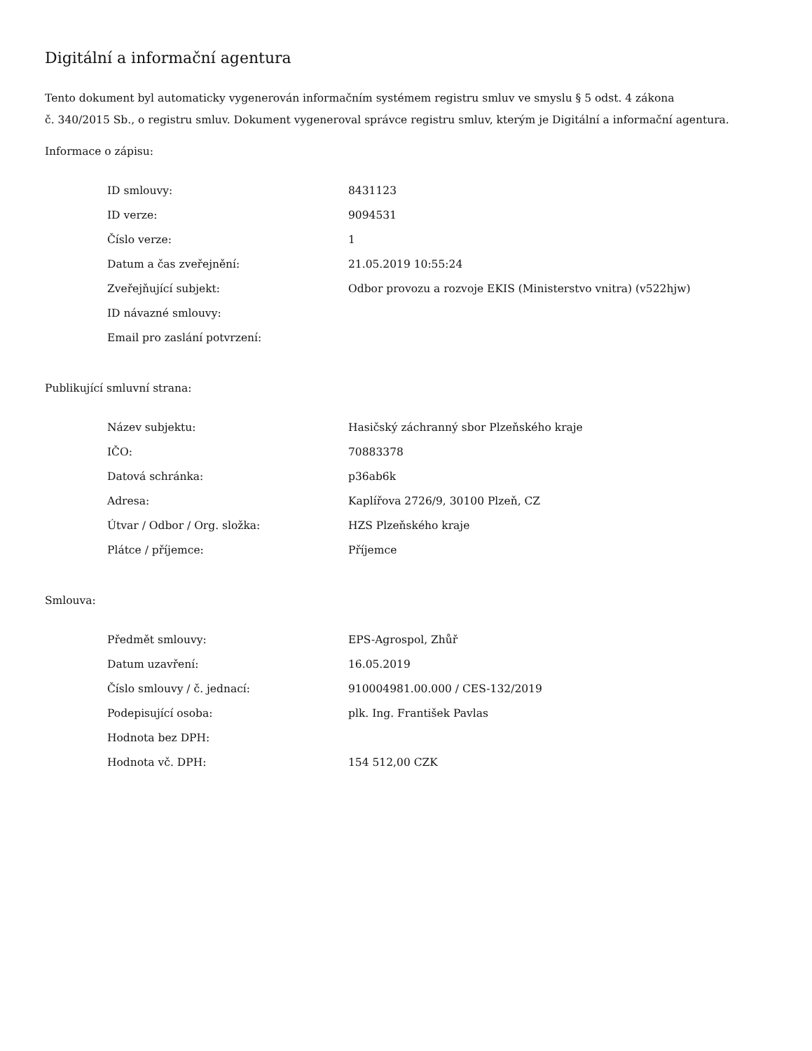Digitální a informační agentura
Tento dokument byl automaticky vygenerován informačním systémem registru smluv ve smyslu § 5 odst. 4 zákona
č. 340/2015 Sb., o registru smluv. Dokument vygeneroval správce registru smluv, kterým je Digitální a informační agentura.
Informace o zápisu:
| ID smlouvy: | 8431123 |
| ID verze: | 9094531 |
| Číslo verze: | 1 |
| Datum a čas zveřejnění: | 21.05.2019 10:55:24 |
| Zveřejňující subjekt: | Odbor provozu a rozvoje EKIS (Ministerstvo vnitra) (v522hjw) |
| ID návazné smlouvy: | |
| Email pro zaslání potvrzení: | |
Publikující smluvní strana:
| Název subjektu: | Hasičský záchranný sbor Plzeňského kraje |
| IČO: | 70883378 |
| Datová schránka: | p36ab6k |
| Adresa: | Kaplířova 2726/9, 30100 Plzeň, CZ |
| Útvar / Odbor / Org. složka: | HZS Plzeňského kraje |
| Plátce / příjemce: | Příjemce |
Smlouva:
| Předmět smlouvy: | EPS-Agrospol, Zhůř |
| Datum uzavření: | 16.05.2019 |
| Číslo smlouvy / č. jednací: | 910004981.00.000 / CES-132/2019 |
| Podepisující osoba: | plk. Ing. František Pavlas |
| Hodnota bez DPH: | |
| Hodnota vč. DPH: | 154 512,00 CZK |